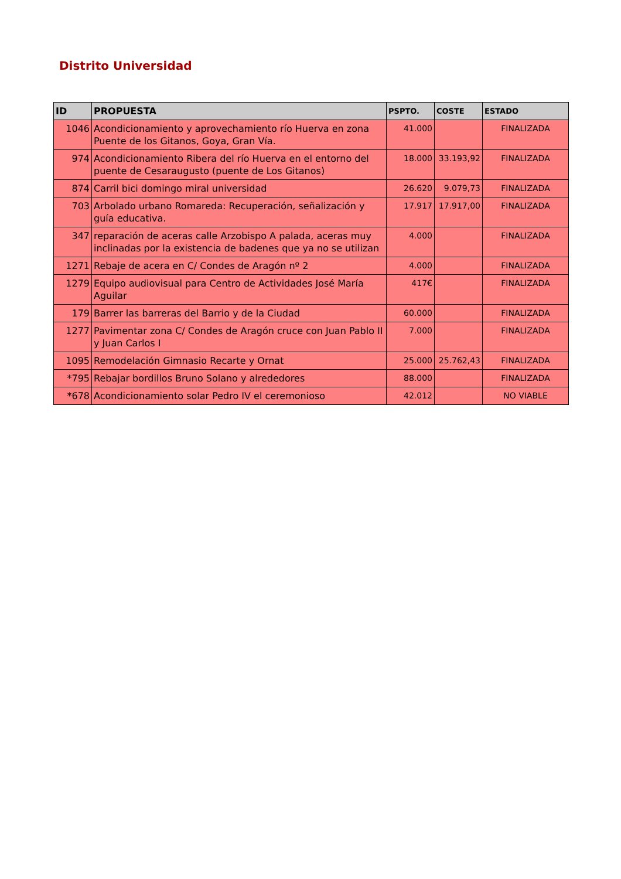Distrito Universidad
| ID | PROPUESTA | PSPTO. | COSTE | ESTADO |
| --- | --- | --- | --- | --- |
| 1046 | Acondicionamiento y aprovechamiento río Huerva en zona Puente de los Gitanos, Goya, Gran Vía. | 41.000 | | FINALIZADA |
| 974 | Acondicionamiento Ribera del río Huerva en el entorno del puente de Cesaraugusto (puente de Los Gitanos) | 18.000 | 33.193,92 | FINALIZADA |
| 874 | Carril bici domingo miral universidad | 26.620 | 9.079,73 | FINALIZADA |
| 703 | Arbolado urbano Romareda: Recuperación, señalización y guía educativa. | 17.917 | 17.917,00 | FINALIZADA |
| 347 | reparación de aceras calle Arzobispo A palada, aceras muy inclinadas por la existencia de badenes que ya no se utilizan | 4.000 | | FINALIZADA |
| 1271 | Rebaje de acera en C/ Condes de Aragón nº 2 | 4.000 | | FINALIZADA |
| 1279 | Equipo audiovisual para Centro de Actividades José María Aguilar | 417€ | | FINALIZADA |
| 179 | Barrer las barreras del Barrio y de la Ciudad | 60.000 | | FINALIZADA |
| 1277 | Pavimentar zona C/ Condes de Aragón cruce con Juan Pablo II y Juan Carlos I | 7.000 | | FINALIZADA |
| 1095 | Remodelación Gimnasio Recarte y Ornat | 25.000 | 25.762,43 | FINALIZADA |
| *795 | Rebajar bordillos Bruno Solano y alrededores | 88.000 | | FINALIZADA |
| *678 | Acondicionamiento solar Pedro IV el ceremonioso | 42.012 | | NO VIABLE |